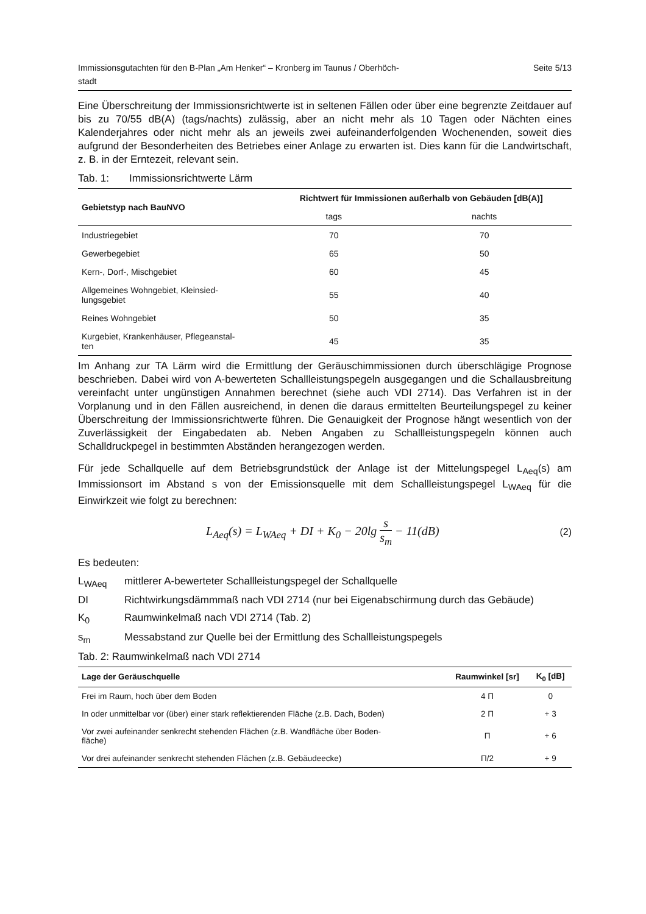Immissionsgutachten für den B-Plan „Am Henker“ – Kronberg im Taunus / Oberhöch-
stadt Seite 5/13
Eine Überschreitung der Immissionsrichtwerte ist in seltenen Fällen oder über eine begrenzte Zeitdauer auf bis zu 70/55 dB(A) (tags/nachts) zulässig, aber an nicht mehr als 10 Tagen oder Nächten eines Kalenderjahres oder nicht mehr als an jeweils zwei aufeinanderfolgenden Wochenenden, soweit dies aufgrund der Besonderheiten des Betriebes einer Anlage zu erwarten ist. Dies kann für die Landwirtschaft, z. B. in der Erntezeit, relevant sein.
Tab. 1: Immissionsrichtwerte Lärm
| Gebietstyp nach BauNVO | Richtwert für Immissionen außerhalb von Gebäuden [dB(A)] | |
| --- | --- | --- |
| | tags | nachts |
| Industriegebiet | 70 | 70 |
| Gewerbegebiet | 65 | 50 |
| Kern-, Dorf-, Mischgebiet | 60 | 45 |
| Allgemeines Wohngebiet, Kleinsied- lungsgebiet | 55 | 40 |
| Reines Wohngebiet | 50 | 35 |
| Kurgebiet, Krankenhäuser, Pflegeanstal- ten | 45 | 35 |
Im Anhang zur TA Lärm wird die Ermittlung der Geräuschimmissionen durch überschlägige Prognose beschrieben. Dabei wird von A-bewerteten Schallleistungspegeln ausgegangen und die Schallausbreitung vereinfacht unter ungünstigen Annahmen berechnet (siehe auch VDI 2714). Das Verfahren ist in der Vorplanung und in den Fällen ausreichend, in denen die daraus ermittelten Beurteilungspegel zu keiner Überschreitung der Immissionsrichtwerte führen. Die Genauigkeit der Prognose hängt wesentlich von der Zuverlässigkeit der Eingabedaten ab. Neben Angaben zu Schallleistungspegeln können auch Schalldruckpegel in bestimmten Abständen herangezogen werden.
Für jede Schallquelle auf dem Betriebsgrundstück der Anlage ist der Mittelungspegel L<sub>Aeq</sub>(s) am Immissionsort im Abstand s von der Emissionsquelle mit dem Schallleistungspegel L<sub>WAeq</sub> für die Einwirkzeit wie folgt zu berechnen:
L<sub>Aeq</sub>(s) = L<sub>WAeq</sub> + DI + K<sub>0</sub> − 20lg s s<sub>m</sub> − 11(dB) (2)
Es bedeuten:
L<sub>WAeq</sub> mittlerer A-bewerteter Schallleistungspegel der Schallquelle
DI Richtwirkungsdämmmaß nach VDI 2714 (nur bei Eigenabschirmung durch das Gebäude)
K<sub>0</sub> Raumwinkelmaß nach VDI 2714 (Tab. 2)
s<sub>m</sub> Messabstand zur Quelle bei der Ermittlung des Schallleistungspegels
Tab. 2: Raumwinkelmaß nach VDI 2714
| Lage der Geräuschquelle | Raumwinkel [sr] | K<sub>0</sub> [dB] |
| --- | --- | --- |
| Frei im Raum, hoch über dem Boden | 4 Π | 0 |
| In oder unmittelbar vor (über) einer stark reflektierenden Fläche (z.B. Dach, Boden) | 2 Π | + 3 |
| Vor zwei aufeinander senkrecht stehenden Flächen (z.B. Wandfläche über Boden- fläche) | Π | + 6 |
| Vor drei aufeinander senkrecht stehenden Flächen (z.B. Gebäudeecke) | Π/2 | + 9 |